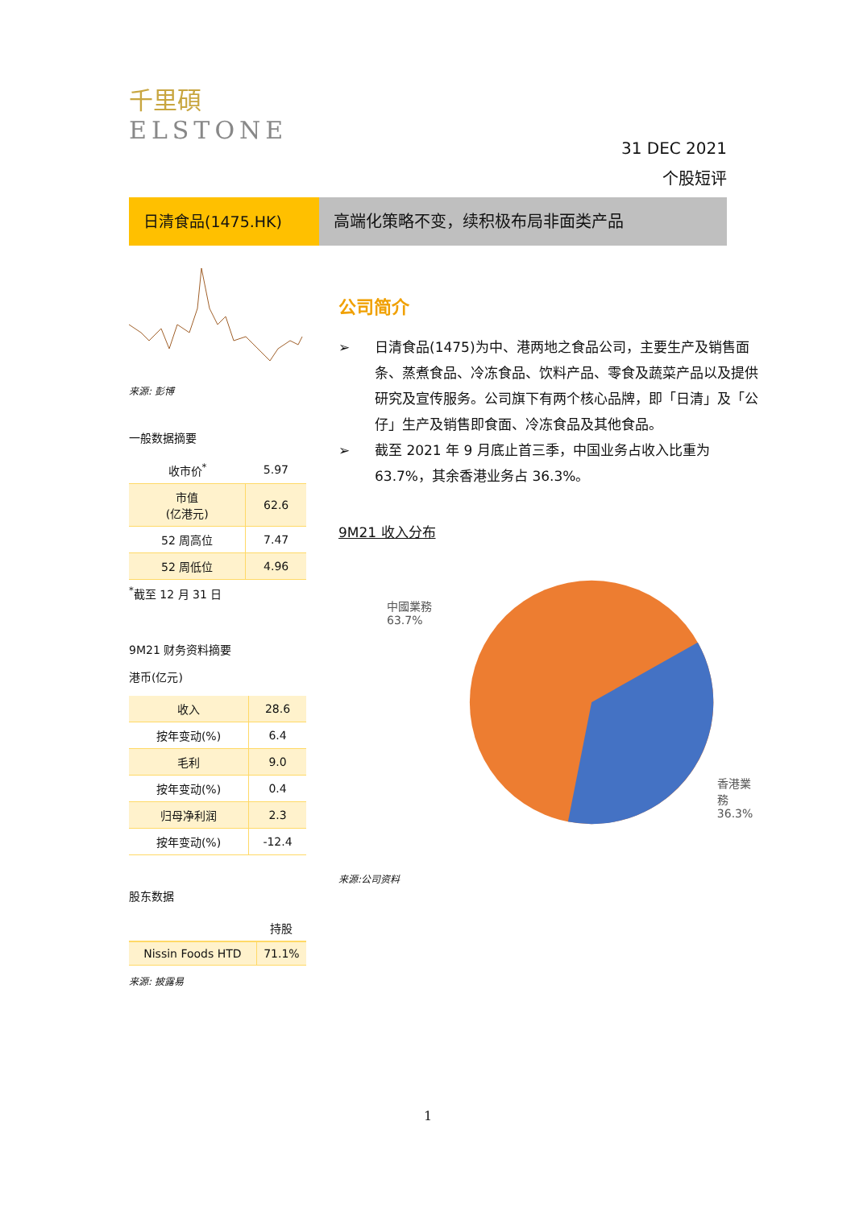千里碩
ELSTONE
31 DEC 2021
个股短评
日清食品(1475.HK) 高端化策略不变，续积极布局非面类产品
来源: 彭博
一般数据摘要
| 收市价<sup>*</sup> | 5.97 |
| 市值 (亿港元) | 62.6 |
| 52 周高位 | 7.47 |
| 52 周低位 | 4.96 |
<sup>*</sup> 截至 12 月 31 日
9M21 财务资料摘要
港币(亿元)
| 收入 | 28.6 |
| 按年变动(%) | 6.4 |
| 毛利 | 9.0 |
| 按年变动(%) | 0.4 |
| 归母净利润 | 2.3 |
| 按年变动(%) | -12.4 |
股东数据
| | 持股 |
| Nissin Foods HTD | 71.1% |
来源: 披露易
公司简介
➢ 日清食品(1475)为中、港两地之食品公司，主要生产及销售面条、蒸煮食品、冷冻食品、饮料产品、零食及蔬菜产品以及提供研究及宣传服务。公司旗下有两个核心品牌，即「日清」及「公仔」生产及销售即食面、冷冻食品及其他食品。
➢ 截至 2021 年 9 月底止首三季，中国业务占收入比重为 63.7%，其余香港业务占 36.3%。
9M21 收入分布
中國業務
63.7%
香港業務
36.3%
来源:公司资料
1